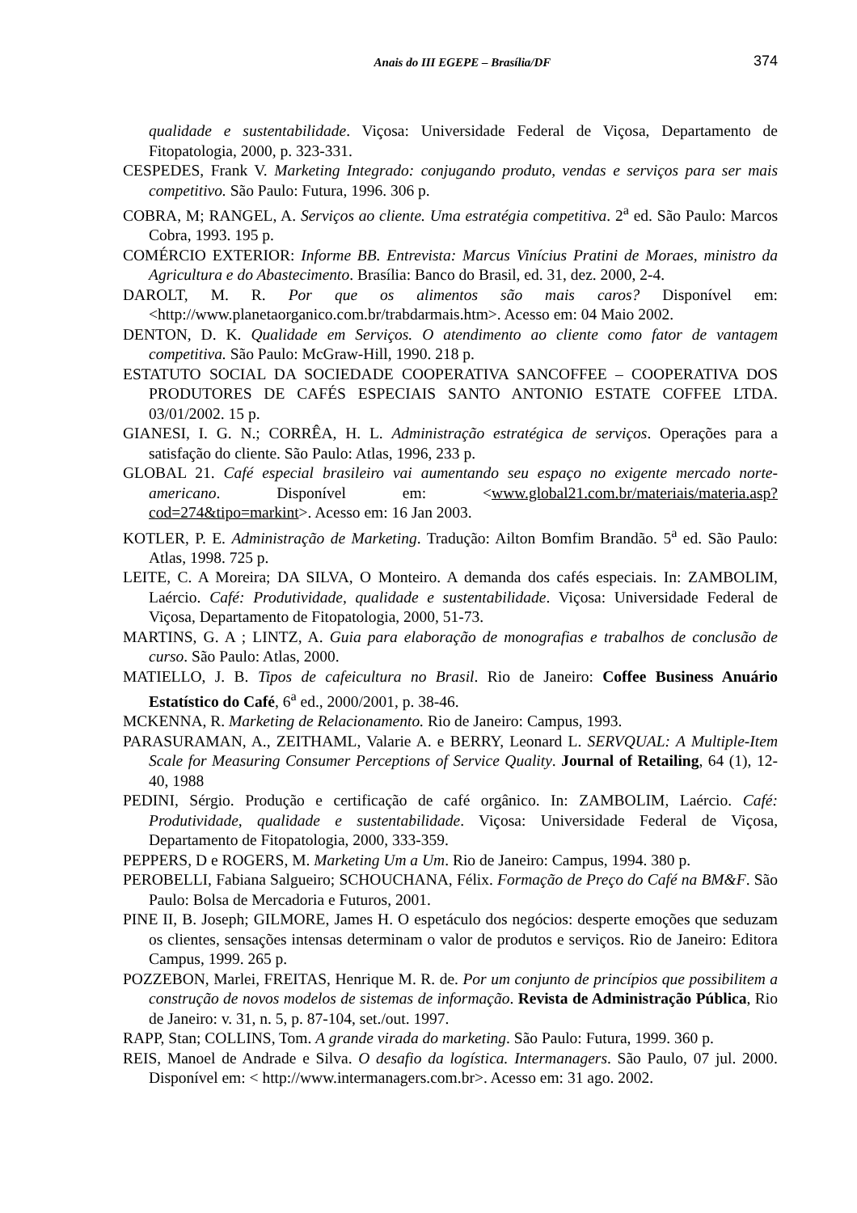Anais do III EGEPE – Brasília/DF 374
qualidade e sustentabilidade. Viçosa: Universidade Federal de Viçosa, Departamento de Fitopatologia, 2000, p. 323-331.
CESPEDES, Frank V. Marketing Integrado: conjugando produto, vendas e serviços para ser mais competitivo. São Paulo: Futura, 1996. 306 p.
COBRA, M; RANGEL, A. Serviços ao cliente. Uma estratégia competitiva. 2<sup>a</sup> ed. São Paulo: Marcos Cobra, 1993. 195 p.
COMÉRCIO EXTERIOR: Informe BB. Entrevista: Marcus Vinícius Pratini de Moraes, ministro da Agricultura e do Abastecimento. Brasília: Banco do Brasil, ed. 31, dez. 2000, 2-4.
DAROLT, M. R. Por que os alimentos são mais caros? Disponível em: <http://www.planetaorganico.com.br/trabdarmais.htm>. Acesso em: 04 Maio 2002.
DENTON, D. K. Qualidade em Serviços. O atendimento ao cliente como fator de vantagem competitiva. São Paulo: McGraw-Hill, 1990. 218 p.
ESTATUTO SOCIAL DA SOCIEDADE COOPERATIVA SANCOFFEE – COOPERATIVA DOS PRODUTORES DE CAFÉS ESPECIAIS SANTO ANTONIO ESTATE COFFEE LTDA. 03/01/2002. 15 p.
GIANESI, I. G. N.; CORRÊA, H. L. Administração estratégica de serviços. Operações para a satisfação do cliente. São Paulo: Atlas, 1996, 233 p.
GLOBAL 21. Café especial brasileiro vai aumentando seu espaço no exigente mercado norte-americano. Disponível em: <www.global21.com.br/materiais/materia.asp?cod=274&tipo=markint>. Acesso em: 16 Jan 2003.
KOTLER, P. E. Administração de Marketing. Tradução: Ailton Bomfim Brandão. 5<sup>a</sup> ed. São Paulo: Atlas, 1998. 725 p.
LEITE, C. A Moreira; DA SILVA, O Monteiro. A demanda dos cafés especiais. In: ZAMBOLIM, Laércio. Café: Produtividade, qualidade e sustentabilidade. Viçosa: Universidade Federal de Viçosa, Departamento de Fitopatologia, 2000, 51-73.
MARTINS, G. A ; LINTZ, A. Guia para elaboração de monografias e trabalhos de conclusão de curso. São Paulo: Atlas, 2000.
MATIELLO, J. B. Tipos de cafeicultura no Brasil. Rio de Janeiro: Coffee Business Anuário Estatístico do Café, 6<sup>a</sup> ed., 2000/2001, p. 38-46.
MCKENNA, R. Marketing de Relacionamento. Rio de Janeiro: Campus, 1993.
PARASURAMAN, A., ZEITHAML, Valarie A. e BERRY, Leonard L. SERVQUAL: A Multiple-Item Scale for Measuring Consumer Perceptions of Service Quality. Journal of Retailing, 64 (1), 12-40, 1988
PEDINI, Sérgio. Produção e certificação de café orgânico. In: ZAMBOLIM, Laércio. Café: Produtividade, qualidade e sustentabilidade. Viçosa: Universidade Federal de Viçosa, Departamento de Fitopatologia, 2000, 333-359.
PEPPERS, D e ROGERS, M. Marketing Um a Um. Rio de Janeiro: Campus, 1994. 380 p.
PEROBELLI, Fabiana Salgueiro; SCHOUCHANA, Félix. Formação de Preço do Café na BM&F. São Paulo: Bolsa de Mercadoria e Futuros, 2001.
PINE II, B. Joseph; GILMORE, James H. O espetáculo dos negócios: desperte emoções que seduzam os clientes, sensações intensas determinam o valor de produtos e serviços. Rio de Janeiro: Editora Campus, 1999. 265 p.
POZZEBON, Marlei, FREITAS, Henrique M. R. de. Por um conjunto de princípios que possibilitem a construção de novos modelos de sistemas de informação. Revista de Administração Pública, Rio de Janeiro: v. 31, n. 5, p. 87-104, set./out. 1997.
RAPP, Stan; COLLINS, Tom. A grande virada do marketing. São Paulo: Futura, 1999. 360 p.
REIS, Manoel de Andrade e Silva. O desafio da logística. Intermanagers. São Paulo, 07 jul. 2000. Disponível em: < http://www.intermanagers.com.br>. Acesso em: 31 ago. 2002.